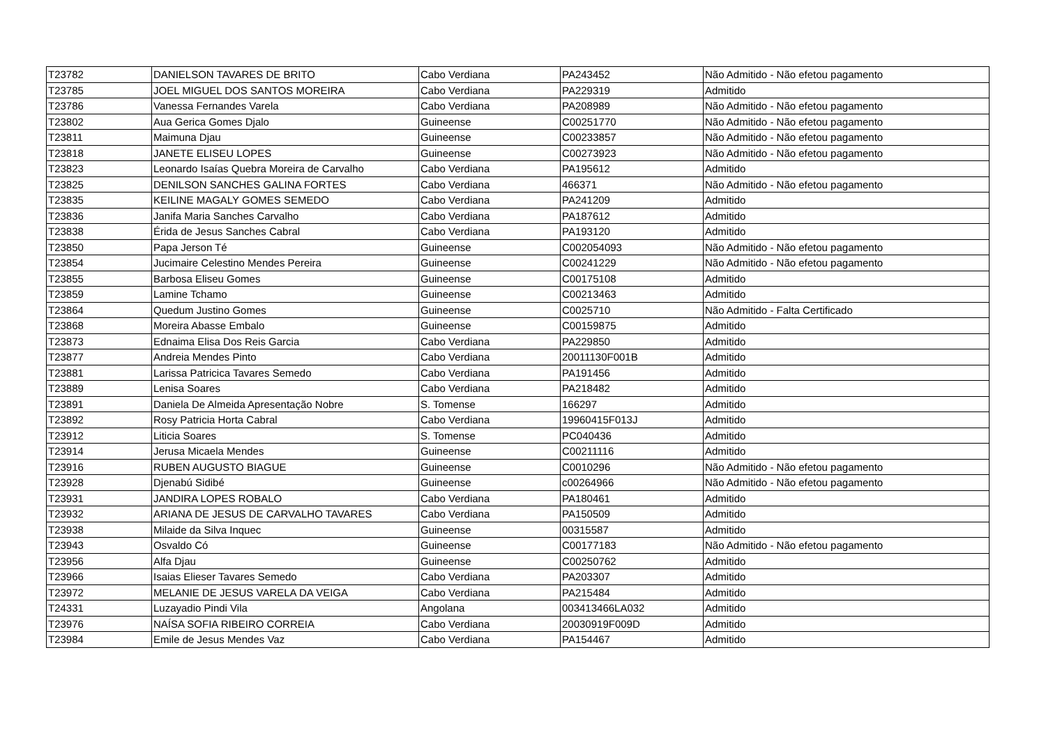| T23782 | DANIELSON TAVARES DE BRITO | Cabo Verdiana | PA243452 | Não Admitido - Não efetou pagamento |
| T23785 | JOEL MIGUEL DOS SANTOS MOREIRA | Cabo Verdiana | PA229319 | Admitido |
| T23786 | Vanessa Fernandes Varela | Cabo Verdiana | PA208989 | Não Admitido - Não efetou pagamento |
| T23802 | Aua Gerica Gomes Djalo | Guineense | C00251770 | Não Admitido - Não efetou pagamento |
| T23811 | Maimuna Djau | Guineense | C00233857 | Não Admitido - Não efetou pagamento |
| T23818 | JANETE ELISEU LOPES | Guineense | C00273923 | Não Admitido - Não efetou pagamento |
| T23823 | Leonardo Isaías Quebra Moreira de Carvalho | Cabo Verdiana | PA195612 | Admitido |
| T23825 | DENILSON SANCHES GALINA FORTES | Cabo Verdiana | 466371 | Não Admitido - Não efetou pagamento |
| T23835 | KEILINE MAGALY GOMES SEMEDO | Cabo Verdiana | PA241209 | Admitido |
| T23836 | Janifa Maria Sanches Carvalho | Cabo Verdiana | PA187612 | Admitido |
| T23838 | Érida de Jesus Sanches Cabral | Cabo Verdiana | PA193120 | Admitido |
| T23850 | Papa Jerson Té | Guineense | C002054093 | Não Admitido - Não efetou pagamento |
| T23854 | Jucimaire Celestino Mendes Pereira | Guineense | C00241229 | Não Admitido - Não efetou pagamento |
| T23855 | Barbosa Eliseu Gomes | Guineense | C00175108 | Admitido |
| T23859 | Lamine Tchamo | Guineense | C00213463 | Admitido |
| T23864 | Quedum Justino Gomes | Guineense | C0025710 | Não Admitido - Falta Certificado |
| T23868 | Moreira Abasse Embalo | Guineense | C00159875 | Admitido |
| T23873 | Ednaima Elisa Dos Reis Garcia | Cabo Verdiana | PA229850 | Admitido |
| T23877 | Andreia Mendes Pinto | Cabo Verdiana | 20011130F001B | Admitido |
| T23881 | Larissa Patricica Tavares Semedo | Cabo Verdiana | PA191456 | Admitido |
| T23889 | Lenisa Soares | Cabo Verdiana | PA218482 | Admitido |
| T23891 | Daniela De Almeida Apresentação Nobre | S. Tomense | 166297 | Admitido |
| T23892 | Rosy Patricia Horta Cabral | Cabo Verdiana | 19960415F013J | Admitido |
| T23912 | Liticia Soares | S. Tomense | PC040436 | Admitido |
| T23914 | Jerusa Micaela Mendes | Guineense | C00211116 | Admitido |
| T23916 | RUBEN AUGUSTO BIAGUE | Guineense | C0010296 | Não Admitido - Não efetou pagamento |
| T23928 | Djenabú Sidibé | Guineense | c00264966 | Não Admitido - Não efetou pagamento |
| T23931 | JANDIRA LOPES ROBALO | Cabo Verdiana | PA180461 | Admitido |
| T23932 | ARIANA DE JESUS DE CARVALHO TAVARES | Cabo Verdiana | PA150509 | Admitido |
| T23938 | Milaide da Silva Inquec | Guineense | 00315587 | Admitido |
| T23943 | Osvaldo Có | Guineense | C00177183 | Não Admitido - Não efetou pagamento |
| T23956 | Alfa Djau | Guineense | C00250762 | Admitido |
| T23966 | Isaias Elieser Tavares Semedo | Cabo Verdiana | PA203307 | Admitido |
| T23972 | MELANIE DE JESUS VARELA DA VEIGA | Cabo Verdiana | PA215484 | Admitido |
| T24331 | Luzayadio Pindi Vila | Angolana | 003413466LA032 | Admitido |
| T23976 | NAÍSA SOFIA RIBEIRO CORREIA | Cabo Verdiana | 20030919F009D | Admitido |
| T23984 | Emile de Jesus Mendes Vaz | Cabo Verdiana | PA154467 | Admitido |